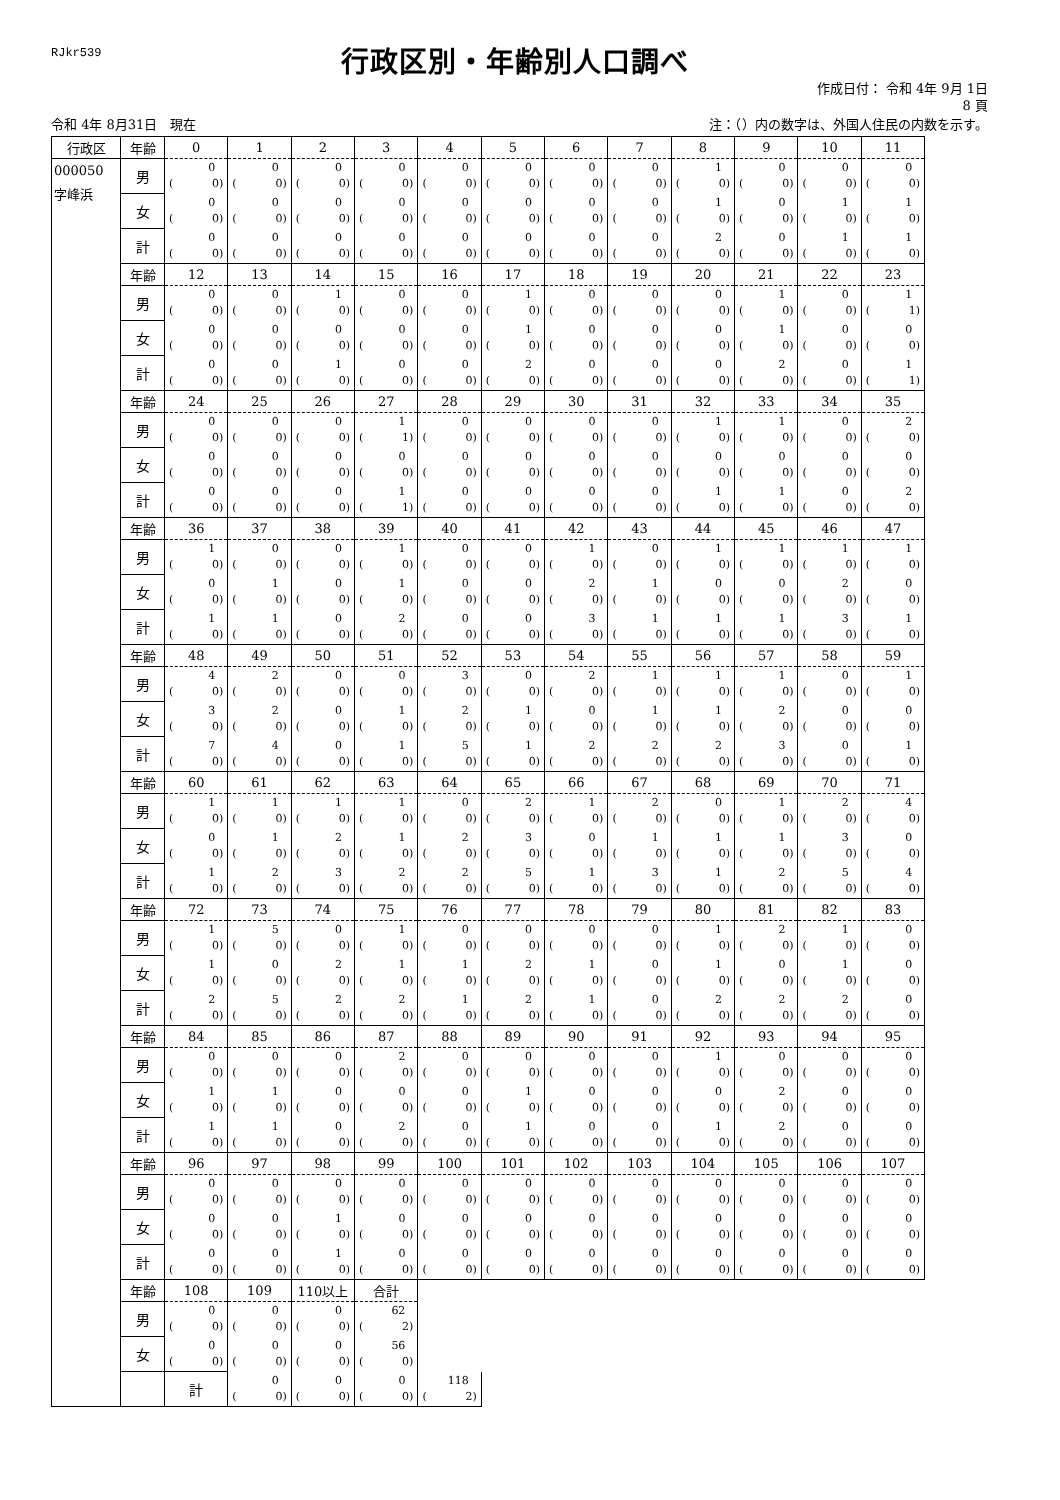RJkr539
行政区別・年齢別人口調べ
作成日付： 令和 4年 9月 1日
8 頁
令和 4年 8月31日　現在 注：（）内の数字は、外国人住民の内数を示す。
| 行政区 | 年齢 | 0 | 1 | 2 | 3 | 4 | 5 | 6 | 7 | 8 | 9 | 10 | 11 |
| --- | --- | --- | --- | --- | --- | --- | --- | --- | --- | --- | --- | --- | --- |
| 000050 字峰浜 | 男 | 0 ( 0) | 0 ( 0) | 0 ( 0) | 0 ( 0) | 0 ( 0) | 0 ( 0) | 0 ( 0) | 0 ( 0) | 1 ( 0) | 0 ( 0) | 0 ( 0) | 0 ( 0) |
| | 女 | 0 ( 0) | 0 ( 0) | 0 ( 0) | 0 ( 0) | 0 ( 0) | 0 ( 0) | 0 ( 0) | 0 ( 0) | 1 ( 0) | 0 ( 0) | 1 ( 0) | 1 ( 0) |
| | 計 | 0 ( 0) | 0 ( 0) | 0 ( 0) | 0 ( 0) | 0 ( 0) | 0 ( 0) | 0 ( 0) | 0 ( 0) | 2 ( 0) | 0 ( 0) | 1 ( 0) | 1 ( 0) |
| | 年齢 | 12 | 13 | 14 | 15 | 16 | 17 | 18 | 19 | 20 | 21 | 22 | 23 |
| | 男 | 0 ( 0) | 0 ( 0) | 1 ( 0) | 0 ( 0) | 0 ( 0) | 1 ( 0) | 0 ( 0) | 0 ( 0) | 0 ( 0) | 1 ( 0) | 0 ( 0) | 1 ( 1) |
| | 女 | 0 ( 0) | 0 ( 0) | 0 ( 0) | 0 ( 0) | 0 ( 0) | 1 ( 0) | 0 ( 0) | 0 ( 0) | 0 ( 0) | 1 ( 0) | 0 ( 0) | 0 ( 0) |
| | 計 | 0 ( 0) | 0 ( 0) | 1 ( 0) | 0 ( 0) | 0 ( 0) | 2 ( 0) | 0 ( 0) | 0 ( 0) | 0 ( 0) | 2 ( 0) | 0 ( 0) | 1 ( 1) |
| | 年齢 | 24 | 25 | 26 | 27 | 28 | 29 | 30 | 31 | 32 | 33 | 34 | 35 |
| | 男 | 0 ( 0) | 0 ( 0) | 0 ( 0) | 1 ( 1) | 0 ( 0) | 0 ( 0) | 0 ( 0) | 0 ( 0) | 1 ( 0) | 1 ( 0) | 0 ( 0) | 2 ( 0) |
| | 女 | 0 ( 0) | 0 ( 0) | 0 ( 0) | 0 ( 0) | 0 ( 0) | 0 ( 0) | 0 ( 0) | 0 ( 0) | 0 ( 0) | 0 ( 0) | 0 ( 0) | 0 ( 0) |
| | 計 | 0 ( 0) | 0 ( 0) | 0 ( 0) | 1 ( 1) | 0 ( 0) | 0 ( 0) | 0 ( 0) | 0 ( 0) | 1 ( 0) | 1 ( 0) | 0 ( 0) | 2 ( 0) |
| | 年齢 | 36 | 37 | 38 | 39 | 40 | 41 | 42 | 43 | 44 | 45 | 46 | 47 |
| | 男 | 1 ( 0) | 0 ( 0) | 0 ( 0) | 1 ( 0) | 0 ( 0) | 0 ( 0) | 1 ( 0) | 0 ( 0) | 1 ( 0) | 1 ( 0) | 1 ( 0) | 1 ( 0) |
| | 女 | 0 ( 0) | 1 ( 0) | 0 ( 0) | 1 ( 0) | 0 ( 0) | 0 ( 0) | 2 ( 0) | 1 ( 0) | 0 ( 0) | 0 ( 0) | 2 ( 0) | 0 ( 0) |
| | 計 | 1 ( 0) | 1 ( 0) | 0 ( 0) | 2 ( 0) | 0 ( 0) | 0 ( 0) | 3 ( 0) | 1 ( 0) | 1 ( 0) | 1 ( 0) | 3 ( 0) | 1 ( 0) |
| | 年齢 | 48 | 49 | 50 | 51 | 52 | 53 | 54 | 55 | 56 | 57 | 58 | 59 |
| | 男 | 4 ( 0) | 2 ( 0) | 0 ( 0) | 0 ( 0) | 3 ( 0) | 0 ( 0) | 2 ( 0) | 1 ( 0) | 1 ( 0) | 1 ( 0) | 0 ( 0) | 1 ( 0) |
| | 女 | 3 ( 0) | 2 ( 0) | 0 ( 0) | 1 ( 0) | 2 ( 0) | 1 ( 0) | 0 ( 0) | 1 ( 0) | 1 ( 0) | 2 ( 0) | 0 ( 0) | 0 ( 0) |
| | 計 | 7 ( 0) | 4 ( 0) | 0 ( 0) | 1 ( 0) | 5 ( 0) | 1 ( 0) | 2 ( 0) | 2 ( 0) | 2 ( 0) | 3 ( 0) | 0 ( 0) | 1 ( 0) |
| | 年齢 | 60 | 61 | 62 | 63 | 64 | 65 | 66 | 67 | 68 | 69 | 70 | 71 |
| | 男 | 1 ( 0) | 1 ( 0) | 1 ( 0) | 1 ( 0) | 0 ( 0) | 2 ( 0) | 1 ( 0) | 2 ( 0) | 0 ( 0) | 1 ( 0) | 2 ( 0) | 4 ( 0) |
| | 女 | 0 ( 0) | 1 ( 0) | 2 ( 0) | 1 ( 0) | 2 ( 0) | 3 ( 0) | 0 ( 0) | 1 ( 0) | 1 ( 0) | 1 ( 0) | 3 ( 0) | 0 ( 0) |
| | 計 | 1 ( 0) | 2 ( 0) | 3 ( 0) | 2 ( 0) | 2 ( 0) | 5 ( 0) | 1 ( 0) | 3 ( 0) | 1 ( 0) | 2 ( 0) | 5 ( 0) | 4 ( 0) |
| | 年齢 | 72 | 73 | 74 | 75 | 76 | 77 | 78 | 79 | 80 | 81 | 82 | 83 |
| | 男 | 1 ( 0) | 5 ( 0) | 0 ( 0) | 1 ( 0) | 0 ( 0) | 0 ( 0) | 0 ( 0) | 0 ( 0) | 1 ( 0) | 2 ( 0) | 1 ( 0) | 0 ( 0) |
| | 女 | 1 ( 0) | 0 ( 0) | 2 ( 0) | 1 ( 0) | 1 ( 0) | 2 ( 0) | 1 ( 0) | 0 ( 0) | 1 ( 0) | 0 ( 0) | 1 ( 0) | 0 ( 0) |
| | 計 | 2 ( 0) | 5 ( 0) | 2 ( 0) | 2 ( 0) | 1 ( 0) | 2 ( 0) | 1 ( 0) | 0 ( 0) | 2 ( 0) | 2 ( 0) | 2 ( 0) | 0 ( 0) |
| | 年齢 | 84 | 85 | 86 | 87 | 88 | 89 | 90 | 91 | 92 | 93 | 94 | 95 |
| | 男 | 0 ( 0) | 0 ( 0) | 0 ( 0) | 2 ( 0) | 0 ( 0) | 0 ( 0) | 0 ( 0) | 0 ( 0) | 1 ( 0) | 0 ( 0) | 0 ( 0) | 0 ( 0) |
| | 女 | 1 ( 0) | 1 ( 0) | 0 ( 0) | 0 ( 0) | 0 ( 0) | 1 ( 0) | 0 ( 0) | 0 ( 0) | 0 ( 0) | 2 ( 0) | 0 ( 0) | 0 ( 0) |
| | 計 | 1 ( 0) | 1 ( 0) | 0 ( 0) | 2 ( 0) | 0 ( 0) | 1 ( 0) | 0 ( 0) | 0 ( 0) | 1 ( 0) | 2 ( 0) | 0 ( 0) | 0 ( 0) |
| | 年齢 | 96 | 97 | 98 | 99 | 100 | 101 | 102 | 103 | 104 | 105 | 106 | 107 |
| | 男 | 0 ( 0) | 0 ( 0) | 0 ( 0) | 0 ( 0) | 0 ( 0) | 0 ( 0) | 0 ( 0) | 0 ( 0) | 0 ( 0) | 0 ( 0) | 0 ( 0) | 0 ( 0) |
| | 女 | 0 ( 0) | 0 ( 0) | 1 ( 0) | 0 ( 0) | 0 ( 0) | 0 ( 0) | 0 ( 0) | 0 ( 0) | 0 ( 0) | 0 ( 0) | 0 ( 0) | 0 ( 0) |
| | 計 | 0 ( 0) | 0 ( 0) | 1 ( 0) | 0 ( 0) | 0 ( 0) | 0 ( 0) | 0 ( 0) | 0 ( 0) | 0 ( 0) | 0 ( 0) | 0 ( 0) | 0 ( 0) |
| | 年齢 | 108 | 109 | 110以上 | 合計 | | | | | | | | |
| | 男 | 0 ( 0) | 0 ( 0) | 0 ( 0) | 62 ( 2) | | | | | | | | |
| | 女 | 0 ( 0) | 0 ( 0) | 0 ( 0) | 56 ( 0) | | | | | | | | |
| | | 計 | 0 ( 0) | 0 ( 0) | 0 ( 0) | 118 ( 2) | | | | | | | |